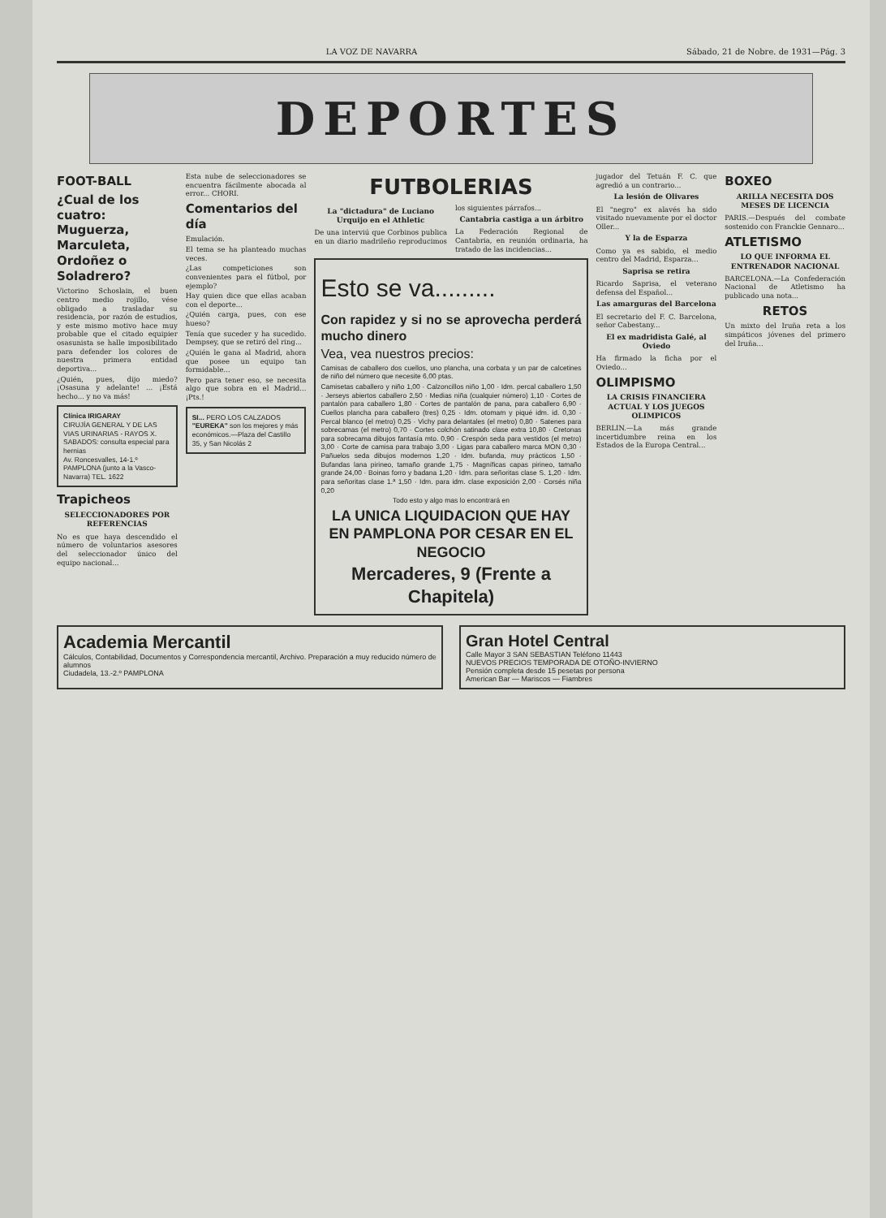LA VOZ DE NAVARRA Sábado, 21 de Nobre. de 1931—Pág. 3
DEPORTES
FOOT-BALL
¿Cual de los cuatro: Muguerza, Marculeta, Ordoñez o Soladrero?
Victorino Schoslain, el buen centro medio rojillo, vése obligado a trasladar su residencia, por razón de estudios, y este mismo motivo hace muy probable que el citado equipier osasunista se halle imposibilitado para defender los colores de nuestra primera entidad deportiva...
¿Quién, pues, dijo miedo? ¡Osasuna y adelante! ... ¡Está hecho... y no va más!
Clínica IRIGARAY
CIRUJÍA GENERAL Y DE LAS VIAS URINARIAS - RAYOS X.
SABADOS: consulta especial para hernias
Av. Roncesvalles, 14-1.º PAMPLONA (junto a la Vasco-Navarra) TEL. 1622
Trapicheos
SELECCIONADORES POR REFERENCIAS
No es que haya descendido el número de voluntarios asesores del seleccionador único del equipo nacional...
Esta nube de seleccionadores se encuentra fácilmente abocada al error... CHORI.
Comentarios del día
Emulación.
El tema se ha planteado muchas veces.
¿Las competiciones son convenientes para el fútbol, por ejemplo?
Hay quien dice que ellas acaban con el deporte...
¿Quién carga, pues, con ese hueso?
Tenía que suceder y ha sucedido. Dempsey, que se retiró del ring...
¿Quién le gana al Madrid, ahora que posee un equipo tan formidable...
Pero para tener eso, se necesita algo que sobra en el Madrid... ¡Pts.!
SI... PERO LOS CALZADOS "EUREKA" son los mejores y más económicos.—Plaza del Castillo 35, y San Nicolás 2
FUTBOLERIAS
La "dictadura" de Luciano Urquijo en el Athletic
De una interviú que Corbinos publica en un diario madrileño reproducimos los siguientes párrafos...
Cantabria castiga a un árbitro
La Federación Regional de Cantabria, en reunión ordinaria, ha tratado de las incidencias...
Esto se va.........
Con rapidez y si no se aprovecha perderá mucho dinero
Vea, vea nuestros precios:
Camisas de caballero dos cuellos, uno plancha, una corbata y un par de calcetines de niño del número que necesite 6,00 ptas.
Camisetas caballero y niño 1,00 · Calzoncillos niño 1,00 · Idm. percal caballero 1,50 · Jerseys abiertos caballero 2,50 · Medias niña (cualquier número) 1,10 · Cortes de pantalón para caballero 1,80 · Cortes de pantalón de pana, para caballero 6,90 · Cuellos plancha para caballero (tres) 0,25 · Idm. otomam y piqué idm. id. 0,30 · Percal blanco (el metro) 0,25 · Vichy para delantales (el metro) 0,80 · Satenes para sobrecamas (el metro) 0,70 · Cortes colchón satinado clase extra 10,80 · Cretonas para sobrecama dibujos fantasía mto. 0,90 · Crespón seda para vestidos (el metro) 3,00 · Corte de camisa para trabajo 3,00 · Ligas para caballero marca MON 0,30 · Pañuelos seda dibujos modernos 1,20 · Idm. bufanda, muy prácticos 1,50 · Bufandas lana pirineo, tamaño grande 1,75 · Magníficas capas pirineo, tamaño grande 24,00 · Boinas forro y badana 1,20 · Idm. para señoritas clase S. 1,20 · Idm. para señoritas clase 1.ª 1,50 · Idm. para idm. clase exposición 2,00 · Corsés niña 0,20
Todo esto y algo mas lo encontrará en
LA UNICA LIQUIDACION QUE HAY EN PAMPLONA POR CESAR EN EL NEGOCIO
Mercaderes, 9 (Frente a Chapitela)
jugador del Tetuán F. C. que agredió a un contrario...
La lesión de Olivares
El "negro" ex alavés ha sido visitado nuevamente por el doctor Oller...
Y la de Esparza
Como ya es sabido, el medio centro del Madrid, Esparza...
Saprisa se retira
Ricardo Saprisa, el veterano defensa del Español...
Las amarguras del Barcelona
El secretario del F. C. Barcelona, señor Cabestany...
El ex madridista Galé, al Oviedo
Ha firmado la ficha por el Oviedo...
OLIMPISMO
LA CRISIS FINANCIERA ACTUAL Y LOS JUEGOS OLIMPICOS
BERLIN.—La más grande incertidumbre reina en los Estados de la Europa Central...
BOXEO
ARILLA NECESITA DOS MESES DE LICENCIA
PARIS.—Después del combate sostenido con Franckie Gennaro...
ATLETISMO
LO QUE INFORMA EL ENTRENADOR NACIONAL
BARCELONA.—La Confederación Nacional de Atletismo ha publicado una nota...
RETOS
Un mixto del Iruña reta a los simpáticos jóvenes del primero del Iruña...
Academia Mercantil
Cálculos, Contabilidad, Documentos y Correspondencia mercantil, Archivo. Preparación a muy reducido número de alumnos
Ciudadela, 13.-2.º PAMPLONA
Gran Hotel Central
Calle Mayor 3 SAN SEBASTIAN Teléfono 11443
NUEVOS PRECIOS TEMPORADA DE OTOÑO-INVIERNO
Pensión completa desde 15 pesetas por persona
American Bar — Mariscos — Fiambres